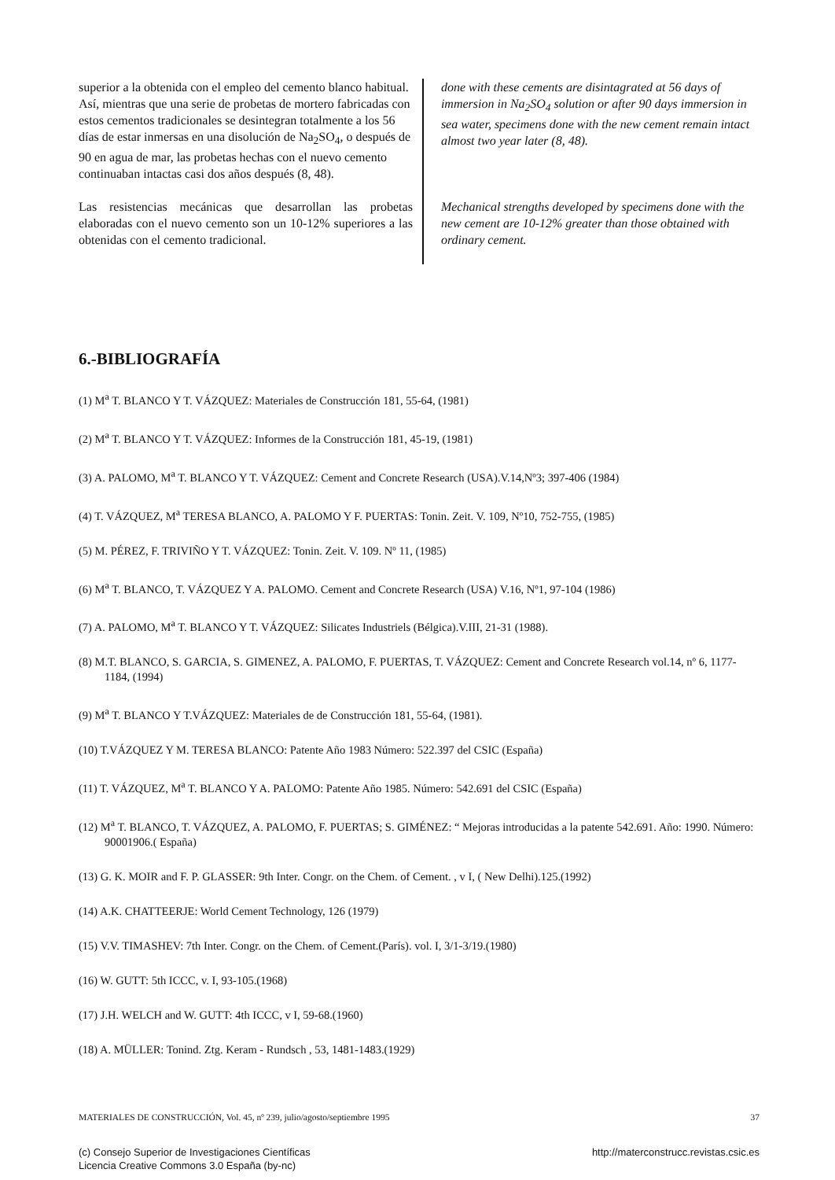superior a la obtenida con el empleo del cemento blanco habitual. Así, mientras que una serie de probetas de mortero fabricadas con estos cementos tradicionales se desintegran totalmente a los 56 días de estar inmersas en una disolución de Na<sub>2</sub>SO<sub>4</sub>, o después de 90 en agua de mar, las probetas hechas con el nuevo cemento continuaban intactas casi dos años después (8, 48).
Las resistencias mecánicas que desarrollan las probetas elaboradas con el nuevo cemento son un 10-12% superiores a las obtenidas con el cemento tradicional.
done with these cements are disintagrated at 56 days of immersion in Na<sub>2</sub>SO<sub>4</sub> solution or after 90 days immersion in sea water, specimens done with the new cement remain intact almost two year later (8, 48).
Mechanical strengths developed by specimens done with the new cement are 10-12% greater than those obtained with ordinary cement.
6.-BIBLIOGRAFÍA
(1) M<sup>a</sup> T. BLANCO Y T. VÁZQUEZ: Materiales de Construcción 181, 55-64, (1981)
(2) M<sup>a</sup> T. BLANCO Y T. VÁZQUEZ: Informes de la Construcción 181, 45-19, (1981)
(3) A. PALOMO, M<sup>a</sup> T. BLANCO Y T. VÁZQUEZ: Cement and Concrete Research (USA).V.14,Nº3; 397-406 (1984)
(4) T. VÁZQUEZ, M<sup>a</sup> TERESA BLANCO, A. PALOMO Y F. PUERTAS: Tonin. Zeit. V. 109, Nº10, 752-755, (1985)
(5) M. PÉREZ, F. TRIVIÑO Y T. VÁZQUEZ: Tonin. Zeit. V. 109. Nº 11, (1985)
(6) M<sup>a</sup> T. BLANCO, T. VÁZQUEZ Y A. PALOMO. Cement and Concrete Research (USA) V.16, Nº1, 97-104 (1986)
(7) A. PALOMO, M<sup>a</sup> T. BLANCO Y T. VÁZQUEZ: Silicates Industriels (Bélgica).V.III, 21-31 (1988).
(8) M.T. BLANCO, S. GARCIA, S. GIMENEZ, A. PALOMO, F. PUERTAS, T. VÁZQUEZ: Cement and Concrete Research vol.14, nº 6, 1177-1184, (1994)
(9) M<sup>a</sup> T. BLANCO Y T.VÁZQUEZ: Materiales de de Construcción 181, 55-64, (1981).
(10) T.VÁZQUEZ Y M. TERESA BLANCO: Patente Año 1983 Número: 522.397 del CSIC (España)
(11) T. VÁZQUEZ, M<sup>a</sup> T. BLANCO Y A. PALOMO: Patente Año 1985. Número: 542.691 del CSIC (España)
(12) M<sup>a</sup> T. BLANCO, T. VÁZQUEZ, A. PALOMO, F. PUERTAS; S. GIMÉNEZ: “ Mejoras introducidas a la patente 542.691. Año: 1990. Número: 90001906.( España)
(13) G. K. MOIR and F. P. GLASSER: 9th Inter. Congr. on the Chem. of Cement. , v I, ( New Delhi).125.(1992)
(14) A.K. CHATTEERJE: World Cement Technology, 126 (1979)
(15) V.V. TIMASHEV: 7th Inter. Congr. on the Chem. of Cement.(París). vol. I, 3/1-3/19.(1980)
(16) W. GUTT: 5th ICCC, v. I, 93-105.(1968)
(17) J.H. WELCH and W. GUTT: 4th ICCC, v I, 59-68.(1960)
(18) A. MÜLLER: Tonind. Ztg. Keram - Rundsch , 53, 1481-1483.(1929)
MATERIALES DE CONSTRUCCIÓN, Vol. 45, nº 239, julio/agosto/septiembre 1995 37
(c) Consejo Superior de Investigaciones Científicas
Licencia Creative Commons 3.0 España (by-nc) http://materconstrucc.revistas.csic.es